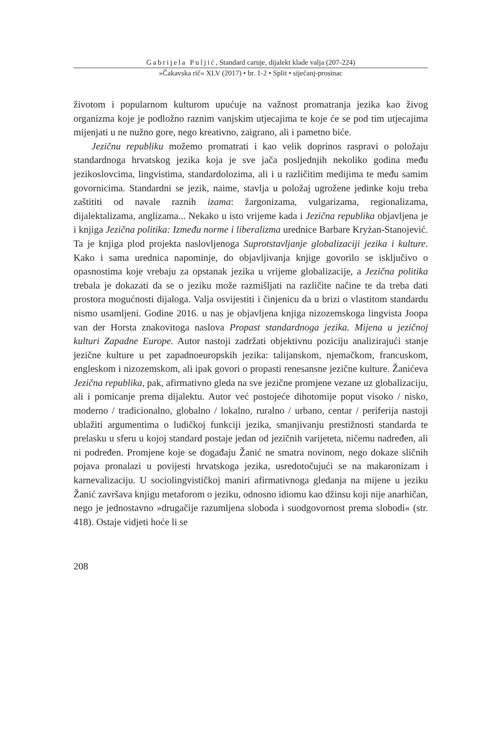Gabrijela Puljić, Standard caruje, dijalekt klade valja (207-224)
»Čakavska rič« XLV (2017) • br. 1-2 • Split • siječanj-prosinac
životom i popularnom kulturom upućuje na važnost promatranja jezika kao živog organizma koje je podložno raznim vanjskim utjecajima te koje će se pod tim utjecajima mijenjati u ne nužno gore, nego kreativno, zaigrano, ali i pametno biće.
Jezičnu republiku možemo promatrati i kao velik doprinos raspravi o položaju standardnoga hrvatskog jezika koja je sve jača posljednjih nekoliko godina među jezikoslovcima, lingvistima, standardolozima, ali i u različitim medijima te među samim govornicima. Standardni se jezik, naime, stavlja u položaj ugrožene jedinke koju treba zaštititi od navale raznih izama: žargonizama, vulgarizama, regionalizama, dijalektalizama, anglizama... Nekako u isto vrijeme kada i Jezična republika objavljena je i knjiga Jezična politika: Između norme i liberalizma urednice Barbare Kryżan-Stanojević. Ta je knjiga plod projekta naslovljenoga Suprotstavljanje globalizaciji jezika i kulture. Kako i sama urednica napominje, do objavljivanja knjige govorilo se isključivo o opasnostima koje vrebaju za opstanak jezika u vrijeme globalizacije, a Jezična politika trebala je dokazati da se o jeziku može razmišljati na različite načine te da treba dati prostora mogućnosti dijaloga. Valja osvijestiti i činjenicu da u brizi o vlastitom standardu nismo usamljeni. Godine 2016. u nas je objavljena knjiga nizozemskoga lingvista Joopa van der Horsta znakovitoga naslova Propast standardnoga jezika. Mijena u jezičnoj kulturi Zapadne Europe. Autor nastoji zadržati objektivnu poziciju analizirajući stanje jezične kulture u pet zapadnoeuropskih jezika: talijanskom, njemačkom, francuskom, engleskom i nizozemskom, ali ipak govori o propasti renesansne jezične kulture. Žanićeva Jezična republika, pak, afirmativno gleda na sve jezične promjene vezane uz globalizaciju, ali i pomicanje prema dijalektu. Autor već postojeće dihotomije poput visoko / nisko, moderno / tradicionalno, globalno / lokalno, ruralno / urbano, centar / periferija nastoji ublažiti argumentima o ludičkoj funkciji jezika, smanjivanju prestižnosti standarda te prelasku u sferu u kojoj standard postaje jedan od jezičnih varijeteta, ničemu nadređen, ali ni podređen. Promjene koje se događaju Žanić ne smatra novinom, nego dokaze sličnih pojava pronalazi u povijesti hrvatskoga jezika, usredotočujući se na makaronizam i karnevalizaciju. U sociolingvističkoj maniri afirmativnoga gledanja na mijene u jeziku Žanić završava knjigu metaforom o jeziku, odnosno idiomu kao džinsu koji nije anarhičan, nego je jednostavno »drugačije razumljena sloboda i suodgovornost prema slobodi« (str. 418). Ostaje vidjeti hoće li se
208